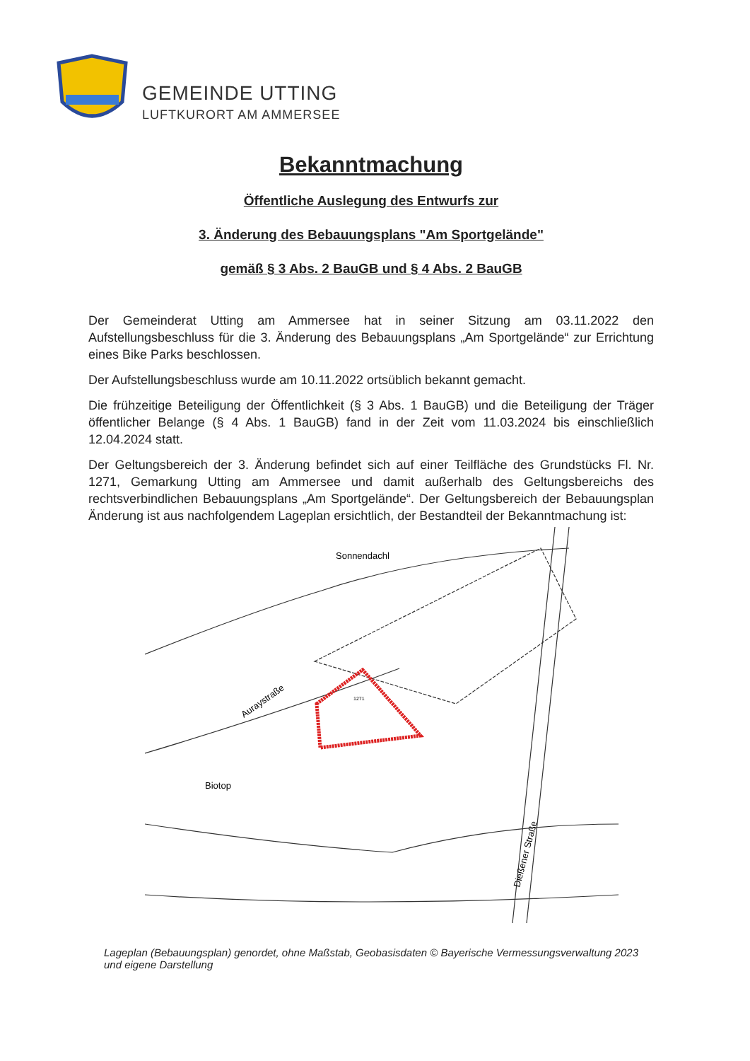GEMEINDE UTTING
LUFTKURORT AM AMMERSEE
Bekanntmachung
Öffentliche Auslegung des Entwurfs zur
3. Änderung des Bebauungsplans "Am Sportgelände"
gemäß § 3 Abs. 2 BauGB und § 4 Abs. 2 BauGB
Der Gemeinderat Utting am Ammersee hat in seiner Sitzung am 03.11.2022 den Aufstellungsbeschluss für die 3. Änderung des Bebauungsplans „Am Sportgelände“ zur Errichtung eines Bike Parks beschlossen.
Der Aufstellungsbeschluss wurde am 10.11.2022 ortsüblich bekannt gemacht.
Die frühzeitige Beteiligung der Öffentlichkeit (§ 3 Abs. 1 BauGB) und die Beteiligung der Träger öffentlicher Belange (§ 4 Abs. 1 BauGB) fand in der Zeit vom 11.03.2024 bis einschließlich 12.04.2024 statt.
Der Geltungsbereich der 3. Änderung befindet sich auf einer Teilfläche des Grundstücks Fl. Nr. 1271, Gemarkung Utting am Ammersee und damit außerhalb des Geltungsbereichs des rechtsverbindlichen Bebauungsplans „Am Sportgelände“. Der Geltungsbereich der Bebauungsplan Änderung ist aus nachfolgendem Lageplan ersichtlich, der Bestandteil der Bekanntmachung ist:
1271
Sonnendachl
Auraystraße
Biotop
Dießener Straße
Lageplan (Bebauungsplan) genordet, ohne Maßstab, Geobasisdaten © Bayerische Vermessungsverwaltung 2023 und eigene Darstellung